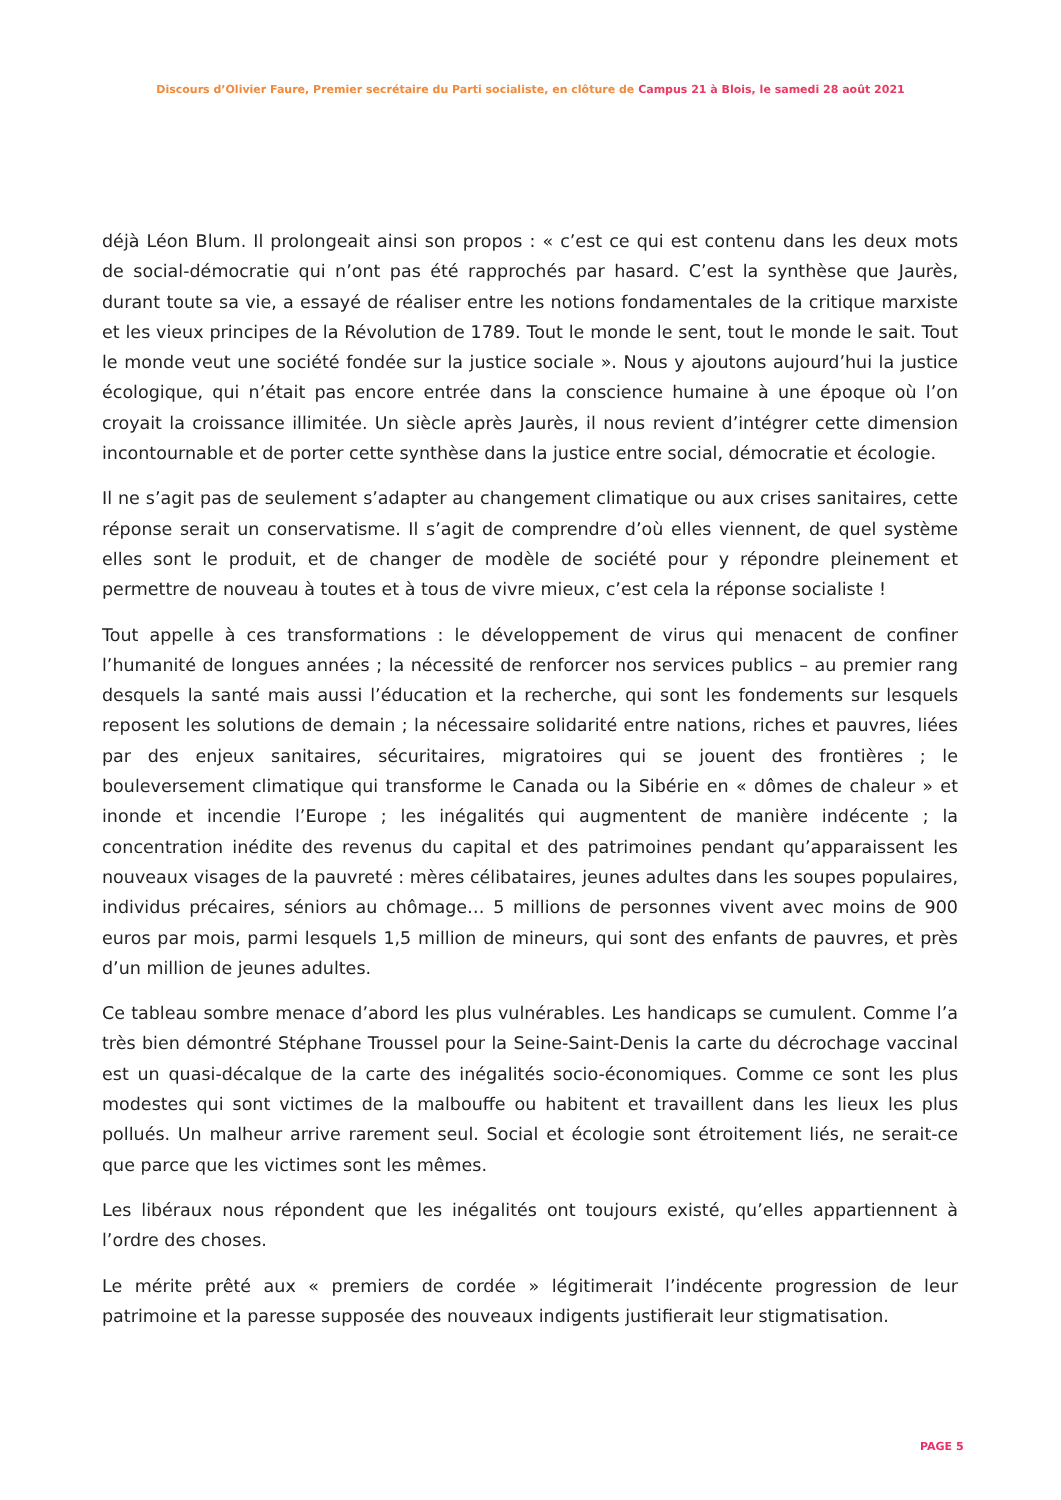Discours d’Olivier Faure, Premier secrétaire du Parti socialiste, en clôture de Campus 21 à Blois, le samedi 28 août 2021
déjà Léon Blum. Il prolongeait ainsi son propos : « c’est ce qui est contenu dans les deux mots de social-démocratie qui n’ont pas été rapprochés par hasard. C’est la synthèse que Jaurès, durant toute sa vie, a essayé de réaliser entre les notions fondamentales de la critique marxiste et les vieux principes de la Révolution de 1789. Tout le monde le sent, tout le monde le sait. Tout le monde veut une société fondée sur la justice sociale ». Nous y ajoutons aujourd’hui la justice écologique, qui n’était pas encore entrée dans la conscience humaine à une époque où l’on croyait la croissance illimitée. Un siècle après Jaurès, il nous revient d’intégrer cette dimension incontournable et de porter cette synthèse dans la justice entre social, démocratie et écologie.
Il ne s’agit pas de seulement s’adapter au changement climatique ou aux crises sanitaires, cette réponse serait un conservatisme. Il s’agit de comprendre d’où elles viennent, de quel système elles sont le produit, et de changer de modèle de société pour y répondre pleinement et permettre de nouveau à toutes et à tous de vivre mieux, c’est cela la réponse socialiste !
Tout appelle à ces transformations : le développement de virus qui menacent de confiner l’humanité de longues années ; la nécessité de renforcer nos services publics – au premier rang desquels la santé mais aussi l’éducation et la recherche, qui sont les fondements sur lesquels reposent les solutions de demain ; la nécessaire solidarité entre nations, riches et pauvres, liées par des enjeux sanitaires, sécuritaires, migratoires qui se jouent des frontières ; le bouleversement climatique qui transforme le Canada ou la Sibérie en « dômes de chaleur » et inonde et incendie l’Europe ; les inégalités qui augmentent de manière indécente ; la concentration inédite des revenus du capital et des patrimoines pendant qu’apparaissent les nouveaux visages de la pauvreté : mères célibataires, jeunes adultes dans les soupes populaires, individus précaires, séniors au chômage… 5 millions de personnes vivent avec moins de 900 euros par mois, parmi lesquels 1,5 million de mineurs, qui sont des enfants de pauvres, et près d’un million de jeunes adultes.
Ce tableau sombre menace d’abord les plus vulnérables. Les handicaps se cumulent. Comme l’a très bien démontré Stéphane Troussel pour la Seine-Saint-Denis la carte du décrochage vaccinal est un quasi-décalque de la carte des inégalités socio-économiques. Comme ce sont les plus modestes qui sont victimes de la malbouffe ou habitent et travaillent dans les lieux les plus pollués. Un malheur arrive rarement seul. Social et écologie sont étroitement liés, ne serait-ce que parce que les victimes sont les mêmes.
Les libéraux nous répondent que les inégalités ont toujours existé, qu’elles appartiennent à l’ordre des choses.
Le mérite prêté aux « premiers de cordée » légitimerait l’indécente progression de leur patrimoine et la paresse supposée des nouveaux indigents justifierait leur stigmatisation.
PAGE 5